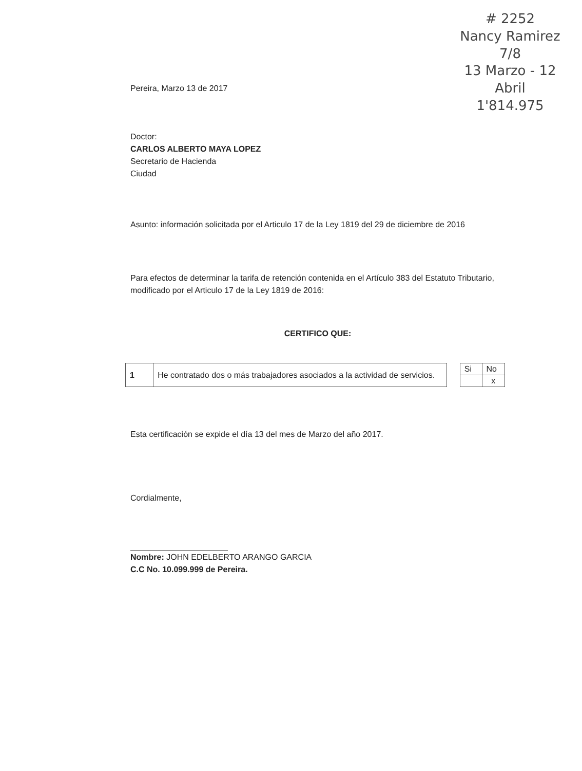# 2252
Nancy Ramirez
7/8
13 Marzo - 12 Abril
1'814.975
Pereira, Marzo 13 de 2017
Doctor:
CARLOS ALBERTO MAYA LOPEZ
Secretario de Hacienda
Ciudad
Asunto: información solicitada por el Articulo 17 de la Ley 1819 del 29 de diciembre de 2016
Para efectos de determinar la tarifa de retención contenida en el Artículo 383 del Estatuto Tributario, modificado por el Articulo 17 de la Ley 1819 de 2016:
CERTIFICO QUE:
| 1 | He contratado dos o más trabajadores asociados a la actividad de servicios. |
| Si | No |
| | x |
Esta certificación se expide el día 13 del mes de Marzo del año 2017.
Cordialmente,
Nombre: JOHN EDELBERTO ARANGO GARCIA
C.C No. 10.099.999 de Pereira.